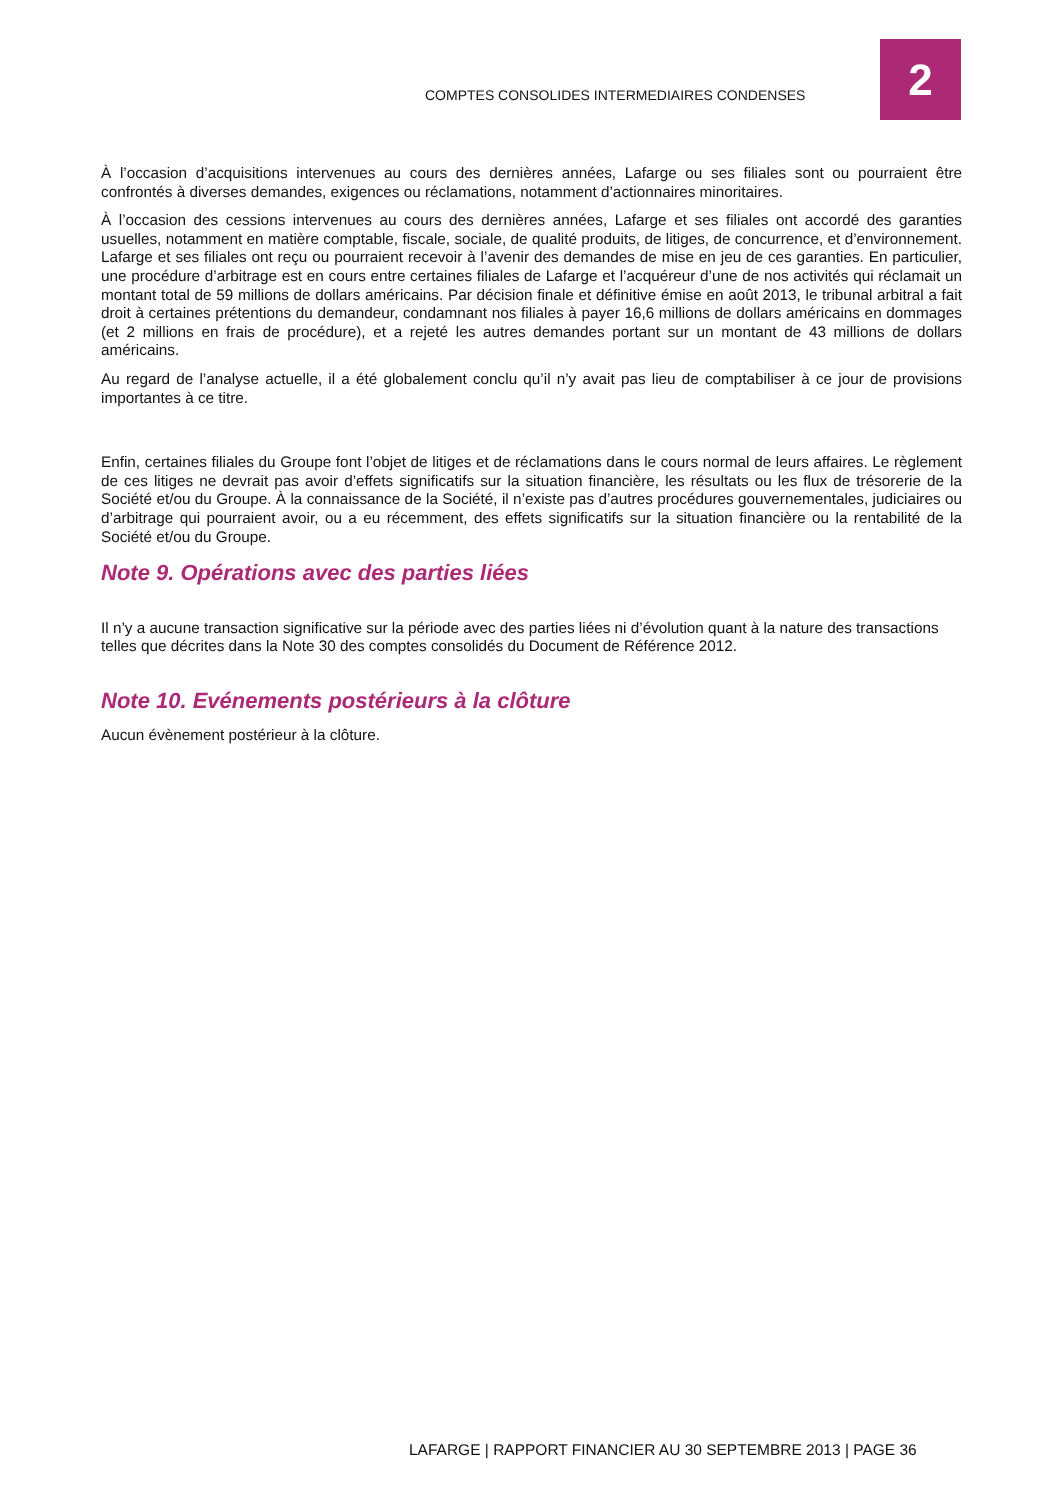COMPTES CONSOLIDES INTERMEDIAIRES CONDENSES
2
À l’occasion d’acquisitions intervenues au cours des dernières années, Lafarge ou ses filiales sont ou pourraient être confrontés à diverses demandes, exigences ou réclamations, notamment d’actionnaires minoritaires.
À l’occasion des cessions intervenues au cours des dernières années, Lafarge et ses filiales ont accordé des garanties usuelles, notamment en matière comptable, fiscale, sociale, de qualité produits, de litiges, de concurrence, et d’environnement. Lafarge et ses filiales ont reçu ou pourraient recevoir à l’avenir des demandes de mise en jeu de ces garanties. En particulier, une procédure d’arbitrage est en cours entre certaines filiales de Lafarge et l’acquéreur d’une de nos activités qui réclamait un montant total de 59 millions de dollars américains. Par décision finale et définitive émise en août 2013, le tribunal arbitral a fait droit à certaines prétentions du demandeur, condamnant nos filiales à payer 16,6 millions de dollars américains en dommages (et 2 millions en frais de procédure), et a rejeté les autres demandes portant sur un montant de 43 millions de dollars américains.
Au regard de l’analyse actuelle, il a été globalement conclu qu’il n’y avait pas lieu de comptabiliser à ce jour de provisions importantes à ce titre.
Enfin, certaines filiales du Groupe font l’objet de litiges et de réclamations dans le cours normal de leurs affaires. Le règlement de ces litiges ne devrait pas avoir d’effets significatifs sur la situation financière, les résultats ou les flux de trésorerie de la Société et/ou du Groupe. À la connaissance de la Société, il n’existe pas d’autres procédures gouvernementales, judiciaires ou d’arbitrage qui pourraient avoir, ou a eu récemment, des effets significatifs sur la situation financière ou la rentabilité de la Société et/ou du Groupe.
Note 9. Opérations avec des parties liées
Il n’y a aucune transaction significative sur la période avec des parties liées ni d’évolution quant à la nature des transactions telles que décrites dans la Note 30 des comptes consolidés du Document de Référence 2012.
Note 10. Evénements postérieurs à la clôture
Aucun évènement postérieur à la clôture.
LAFARGE | RAPPORT FINANCIER AU 30 SEPTEMBRE 2013 | PAGE 36